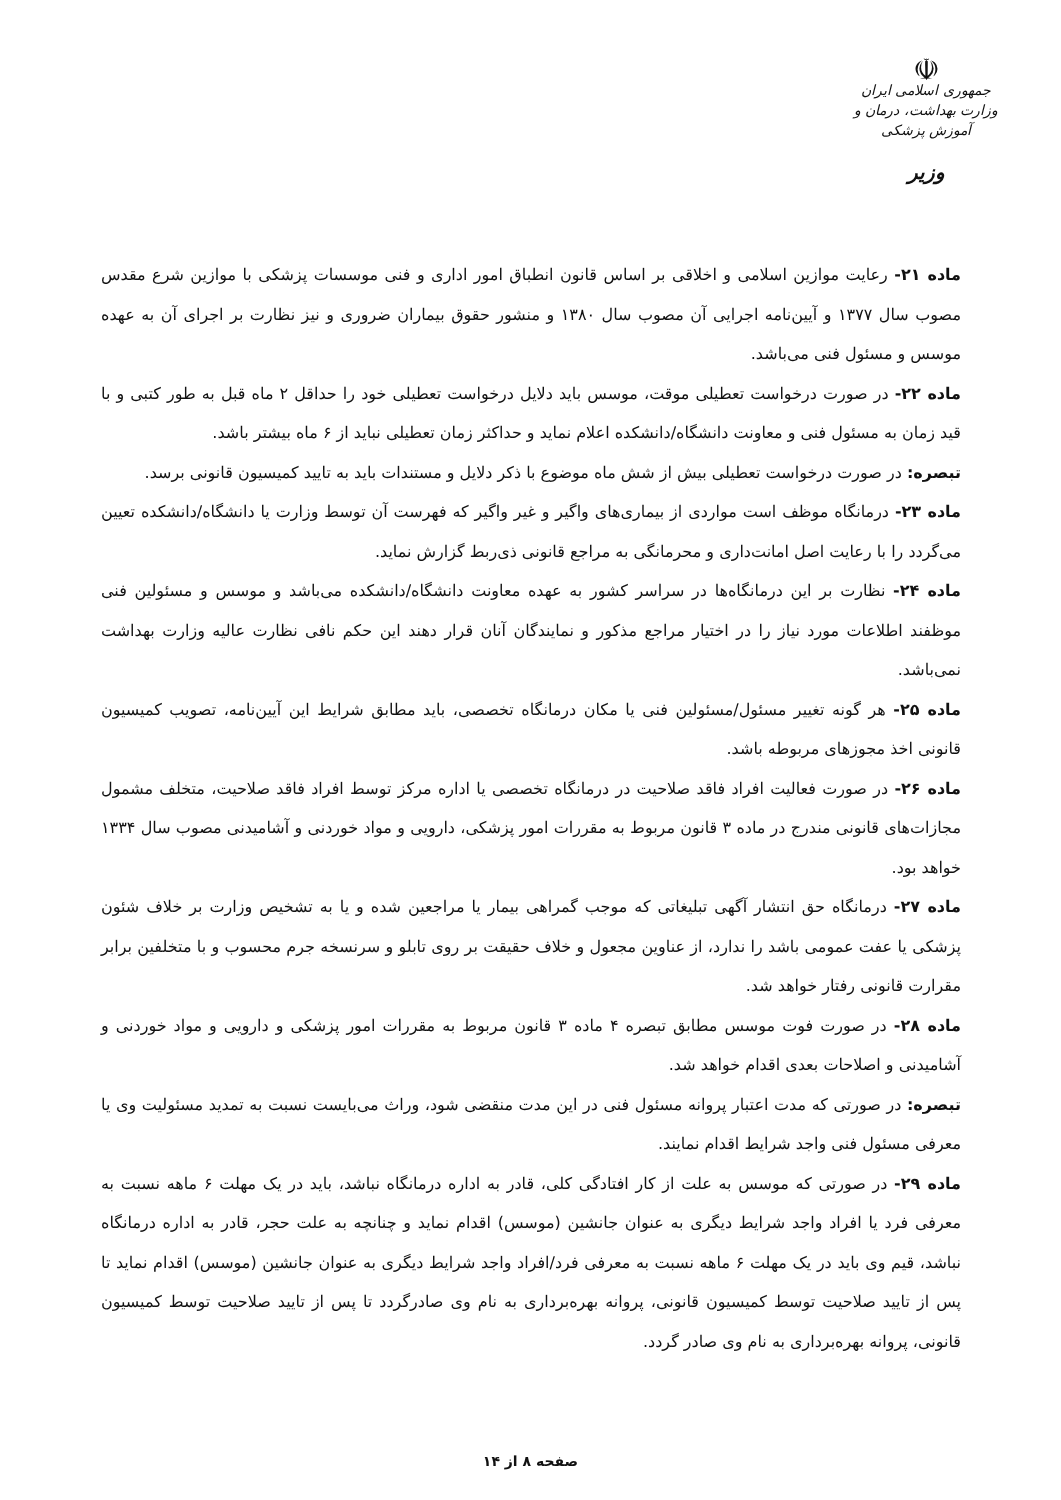☫
جمهوری اسلامی ایران
وزارت بهداشت، درمان و آموزش پزشکی
وزیر
ماده ۲۱- رعایت موازین اسلامی و اخلاقی بر اساس قانون انطباق امور اداری و فنی موسسات پزشکی با موازین شرع مقدس مصوب سال ۱۳۷۷ و آیین‌نامه اجرایی آن مصوب سال ۱۳۸۰ و منشور حقوق بیماران ضروری و نیز نظارت بر اجرای آن به عهده موسس و مسئول فنی می‌باشد.
ماده ۲۲- در صورت درخواست تعطیلی موقت، موسس باید دلایل درخواست تعطیلی خود را حداقل ۲ ماه قبل به طور کتبی و با قید زمان به مسئول فنی و معاونت دانشگاه/دانشکده اعلام نماید و حداکثر زمان تعطیلی نباید از ۶ ماه بیشتر باشد.
تبصره: در صورت درخواست تعطیلی بیش از شش ماه موضوع با ذکر دلایل و مستندات باید به تایید کمیسیون قانونی برسد.
ماده ۲۳- درمانگاه موظف است مواردی از بیماری‌های واگیر و غیر واگیر که فهرست آن توسط وزارت یا دانشگاه/دانشکده تعیین می‌گردد را با رعایت اصل امانت‌داری و محرمانگی به مراجع قانونی ذی‌ربط گزارش نماید.
ماده ۲۴- نظارت بر این درمانگاه‌ها در سراسر کشور به عهده معاونت دانشگاه/دانشکده می‌باشد و موسس و مسئولین فنی موظفند اطلاعات مورد نیاز را در اختیار مراجع مذکور و نمایندگان آنان قرار دهند این حکم نافی نظارت عالیه وزارت بهداشت نمی‌باشد.
ماده ۲۵- هر گونه تغییر مسئول/مسئولین فنی یا مکان درمانگاه تخصصی، باید مطابق شرایط این آیین‌نامه، تصویب کمیسیون قانونی اخذ مجوزهای مربوطه باشد.
ماده ۲۶- در صورت فعالیت افراد فاقد صلاحیت در درمانگاه تخصصی یا اداره مرکز توسط افراد فاقد صلاحیت، متخلف مشمول مجازات‌های قانونی مندرج در ماده ۳ قانون مربوط به مقررات امور پزشکی، دارویی و مواد خوردنی و آشامیدنی مصوب سال ۱۳۳۴ خواهد بود.
ماده ۲۷- درمانگاه حق انتشار آگهی تبلیغاتی که موجب گمراهی بیمار یا مراجعین شده و یا به تشخیص وزارت بر خلاف شئون پزشکی یا عفت عمومی باشد را ندارد، از عناوین مجعول و خلاف حقیقت بر روی تابلو و سرنسخه جرم محسوب و با متخلفین برابر مقرارت قانونی رفتار خواهد شد.
ماده ۲۸- در صورت فوت موسس مطابق تبصره ۴ ماده ۳ قانون مربوط به مقررات امور پزشکی و دارویی و مواد خوردنی و آشامیدنی و اصلاحات بعدی اقدام خواهد شد.
تبصره: در صورتی که مدت اعتبار پروانه مسئول فنی در این مدت منقضی شود، وراث می‌بایست نسبت به تمدید مسئولیت وی یا معرفی مسئول فنی واجد شرایط اقدام نمایند.
ماده ۲۹- در صورتی که موسس به علت از کار افتادگی کلی، قادر به اداره درمانگاه نباشد، باید در یک مهلت ۶ ماهه نسبت به معرفی فرد یا افراد واجد شرایط دیگری به عنوان جانشین (موسس) اقدام نماید و چنانچه به علت حجر، قادر به اداره درمانگاه نباشد، قیم وی باید در یک مهلت ۶ ماهه نسبت به معرفی فرد/افراد واجد شرایط دیگری به عنوان جانشین (موسس) اقدام نماید تا پس از تایید صلاحیت توسط کمیسیون قانونی، پروانه بهره‌برداری به نام وی صادرگردد تا پس از تایید صلاحیت توسط کمیسیون قانونی، پروانه بهره‌برداری به نام وی صادر گردد.
صفحه ۸ از ۱۴